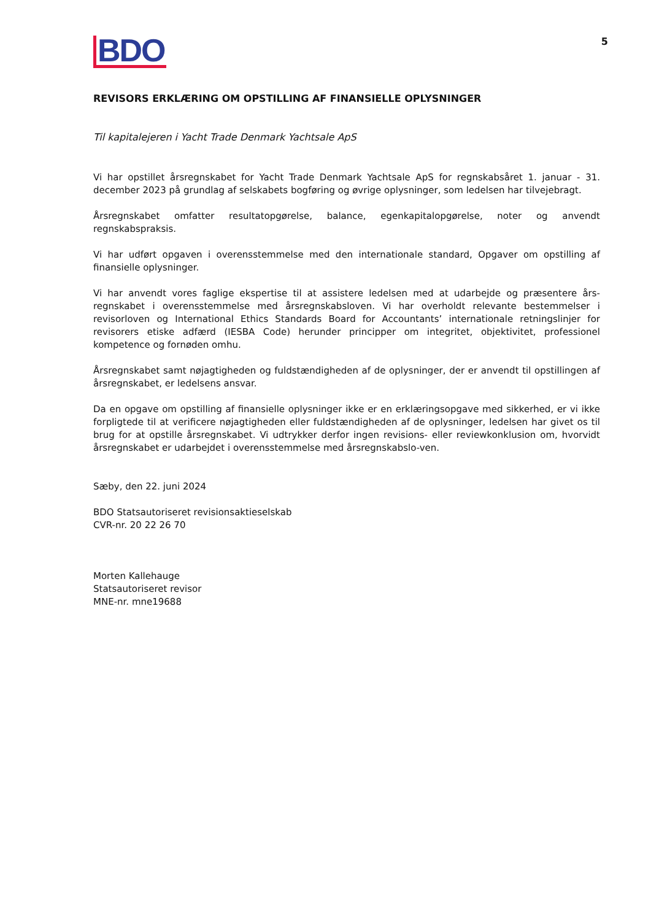BDO
5
REVISORS ERKLÆRING OM OPSTILLING AF FINANSIELLE OPLYSNINGER
Til kapitalejeren i Yacht Trade Denmark Yachtsale ApS
Vi har opstillet årsregnskabet for Yacht Trade Denmark Yachtsale ApS for regnskabsåret 1. januar - 31. december 2023 på grundlag af selskabets bogføring og øvrige oplysninger, som ledelsen har tilvejebragt.
Årsregnskabet omfatter resultatopgørelse, balance, egenkapitalopgørelse, noter og anvendt regnskabspraksis.
Vi har udført opgaven i overensstemmelse med den internationale standard, Opgaver om opstilling af finansielle oplysninger.
Vi har anvendt vores faglige ekspertise til at assistere ledelsen med at udarbejde og præsentere års-regnskabet i overensstemmelse med årsregnskabsloven. Vi har overholdt relevante bestemmelser i revisorloven og International Ethics Standards Board for Accountants’ internationale retningslinjer for revisorers etiske adfærd (IESBA Code) herunder principper om integritet, objektivitet, professionel kompetence og fornøden omhu.
Årsregnskabet samt nøjagtigheden og fuldstændigheden af de oplysninger, der er anvendt til opstillingen af årsregnskabet, er ledelsens ansvar.
Da en opgave om opstilling af finansielle oplysninger ikke er en erklæringsopgave med sikkerhed, er vi ikke forpligtede til at verificere nøjagtigheden eller fuldstændigheden af de oplysninger, ledelsen har givet os til brug for at opstille årsregnskabet. Vi udtrykker derfor ingen revisions- eller reviewkonklusion om, hvorvidt årsregnskabet er udarbejdet i overensstemmelse med årsregnskabslo-ven.
Sæby, den 22. juni 2024
BDO Statsautoriseret revisionsaktieselskab
CVR-nr. 20 22 26 70
Morten Kallehauge
Statsautoriseret revisor
MNE-nr. mne19688